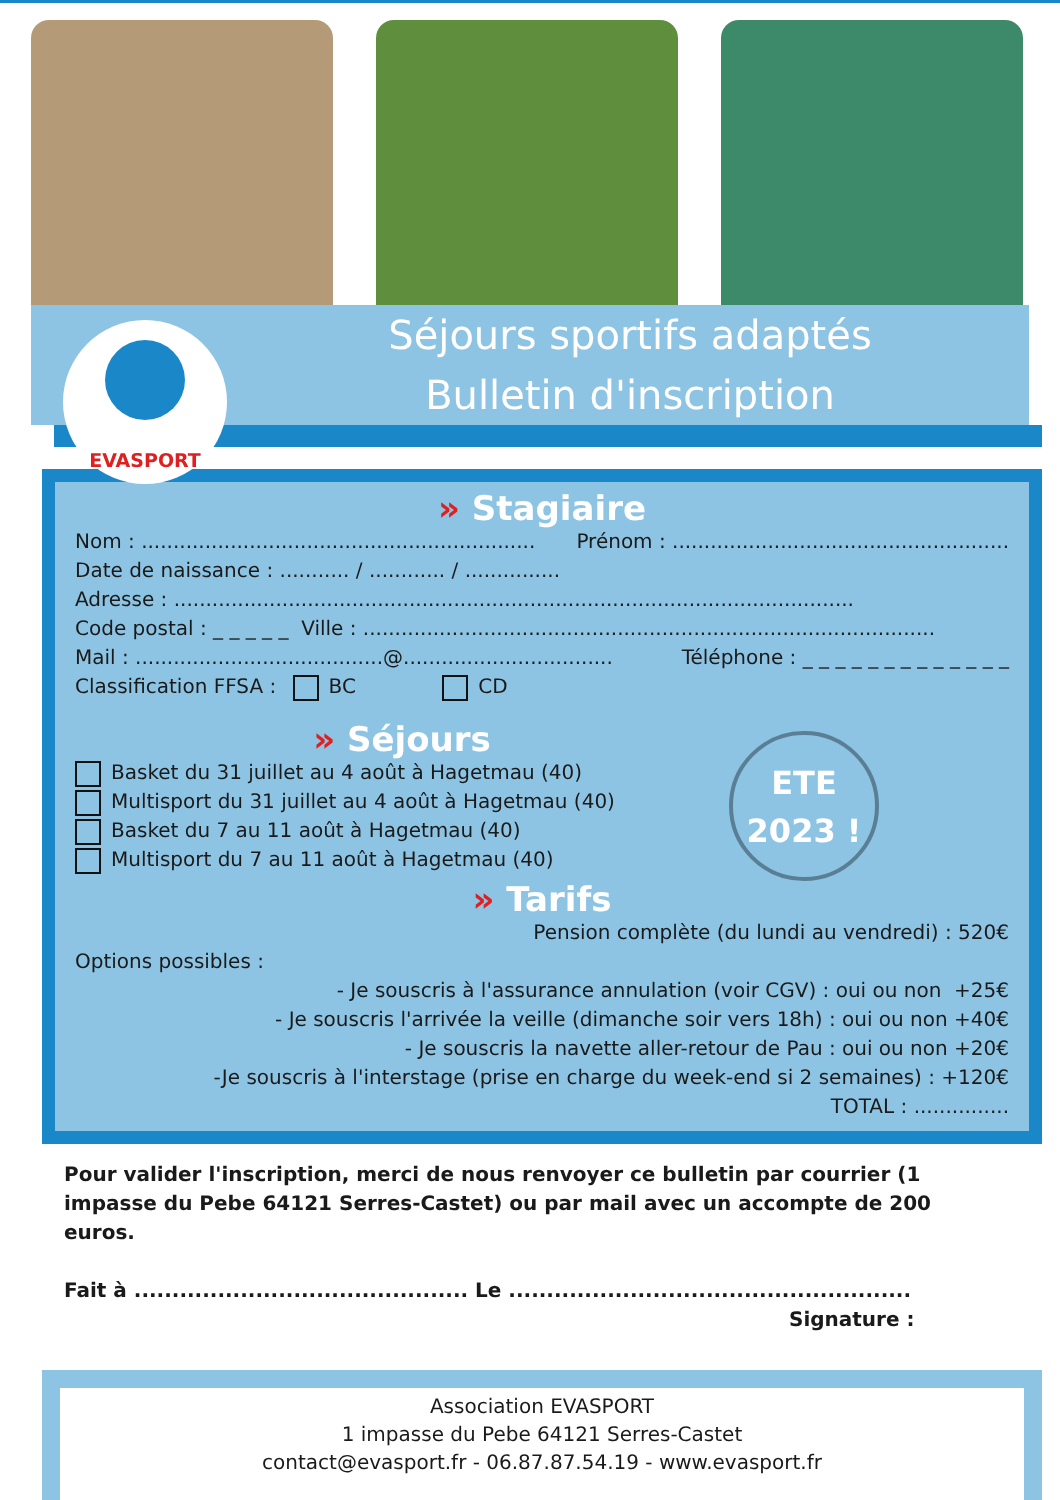EVASPORT
Séjours sportifs adaptés
Bulletin d'inscription
» Stagiaire
Nom : .............................................................. Prénom : .....................................................
Date de naissance : ........... / ............ / ...............
Adresse : ...........................................................................................................
Code postal : _ _ _ _ _ Ville : ..........................................................................................
Mail : .......................................@................................. Téléphone : _ _ _ _ _ _ _ _ _ _ _ _ _
Classification FFSA : BC CD
» Séjours
Basket du 31 juillet au 4 août à Hagetmau (40)
Multisport du 31 juillet au 4 août à Hagetmau (40)
Basket du 7 au 11 août à Hagetmau (40)
Multisport du 7 au 11 août à Hagetmau (40)
ETE
2023 !
» Tarifs
Pension complète (du lundi au vendredi) : 520€
Options possibles :
- Je souscris à l'assurance annulation (voir CGV) : oui ou non +25€
- Je souscris l'arrivée la veille (dimanche soir vers 18h) : oui ou non +40€
- Je souscris la navette aller-retour de Pau : oui ou non +20€
-Je souscris à l'interstage (prise en charge du week-end si 2 semaines) : +120€
TOTAL : ...............
Pour valider l'inscription, merci de nous renvoyer ce bulletin par courrier (1 impasse du Pebe 64121 Serres-Castet) ou par mail avec un accompte de 200 euros.
Fait à ............................................ Le .....................................................
Signature :
Association EVASPORT
1 impasse du Pebe 64121 Serres-Castet
contact@evasport.fr - 06.87.87.54.19 - www.evasport.fr